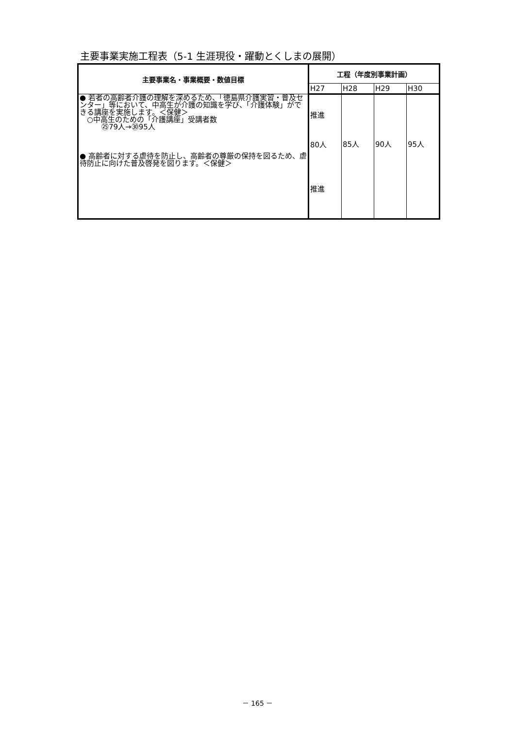主要事業実施工程表（5-1 生涯現役・躍動とくしまの展開）
| 主要事業名・事業概要・数値目標 | 工程（年度別事業計画） | | | |
| --- | --- | --- | --- | --- |
| | H27 | H28 | H29 | H30 |
| ● 若者の高齢者介護の理解を深めるため、「徳島県介護実習・普及センター」等において、中高生が介護の知識を学び、「介護体験」ができる講座を実施します。＜保健＞ ○中高生のための「介護講座」受講者数 ㉕79人→㉚95人 ● 高齢者に対する虐待を防止し、高齢者の尊厳の保持を図るため、虐待防止に向けた普及啓発を図ります。＜保健＞ | 推進 80人 推進 | 85人 | 90人 | 95人 |
－ 165 －